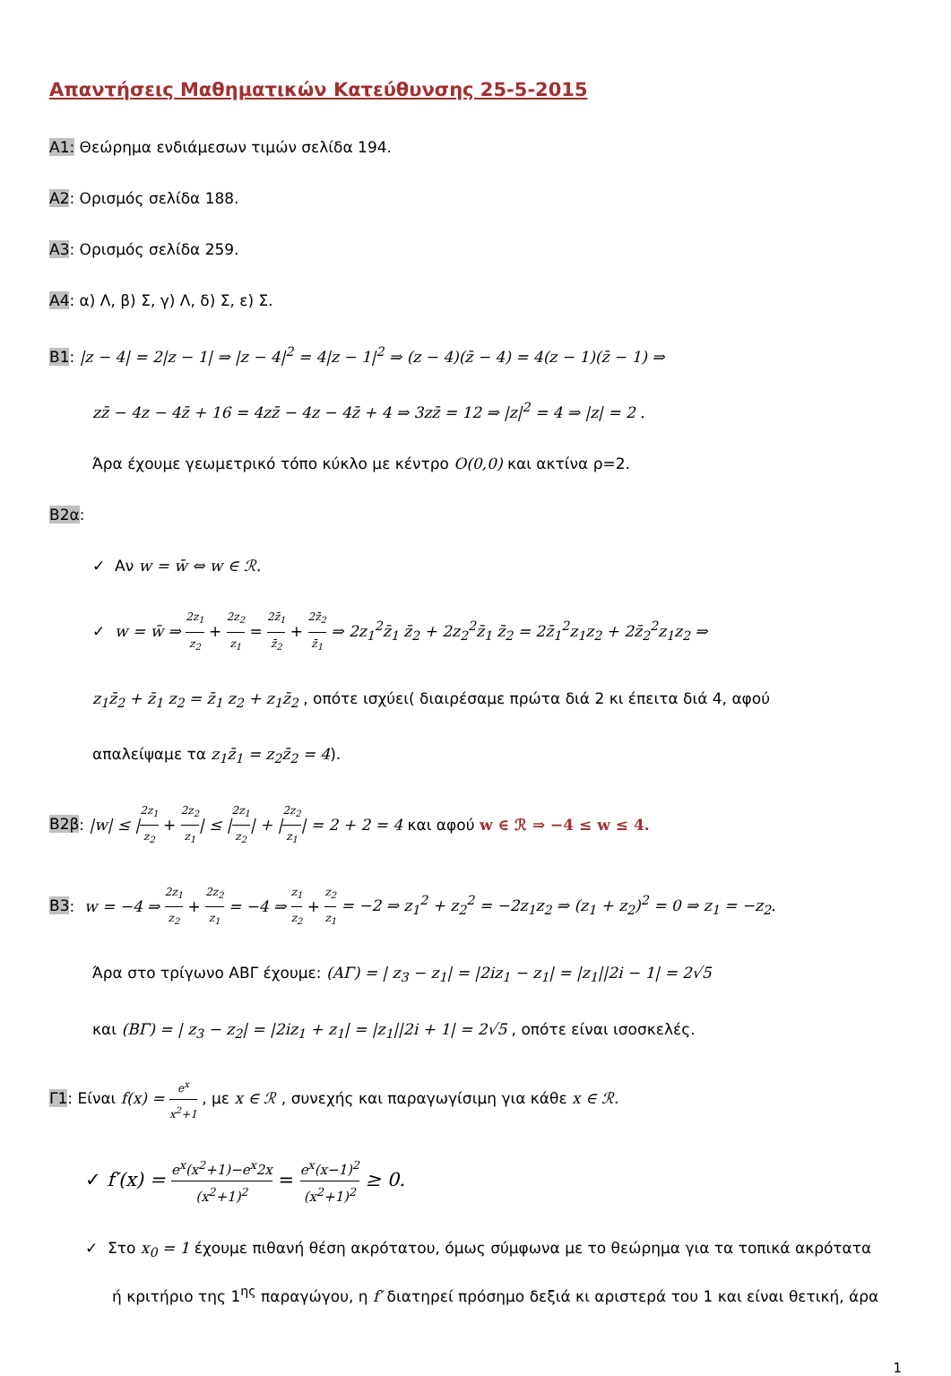Απαντήσεις Μαθηματικών Κατεύθυνσης 25-5-2015
A1: Θεώρημα ενδιάμεσων τιμών σελίδα 194.
A2: Ορισμός σελίδα 188.
A3: Ορισμός σελίδα 259.
A4: α) Λ, β) Σ, γ) Λ, δ) Σ, ε) Σ.
B1: |z − 4| = 2|z − 1| ⇒ |z − 4|<sup>2</sup> = 4|z − 1|<sup>2</sup> ⇒ (z − 4)(z̄ − 4) = 4(z − 1)(z̄ − 1) ⇒
zz̄ − 4z − 4z̄ + 16 = 4zz̄ − 4z − 4z̄ + 4 ⇒ 3zz̄ = 12 ⇒ |z|<sup>2</sup> = 4 ⇒ |z| = 2 .
Άρα έχουμε γεωμετρικό τόπο κύκλο με κέντρο O(0,0) και ακτίνα ρ=2.
B2α:
✓ Αν w = w̄ ⇔ w ∈ ℛ.
✓ w = w̄ ⇒ 2z<sub>1</sub> z<sub>2</sub> + 2z<sub>2</sub> z<sub>1</sub> = 2z̄<sub>1</sub> z̄<sub>2</sub> + 2z̄<sub>2</sub> z̄<sub>1</sub> ⇒ 2z<sub>1</sub><sup>2</sup>z̄<sub>1</sub> z̄<sub>2</sub> + 2z<sub>2</sub><sup>2</sup>z̄<sub>1</sub> z̄<sub>2</sub> = 2z̄<sub>1</sub><sup>2</sup>z<sub>1</sub>z<sub>2</sub> + 2z̄<sub>2</sub><sup>2</sup>z<sub>1</sub>z<sub>2</sub> ⇒
z<sub>1</sub>z̄<sub>2</sub> + z̄<sub>1</sub> z<sub>2</sub> = z̄<sub>1</sub> z<sub>2</sub> + z<sub>1</sub>z̄<sub>2</sub> , οπότε ισχύει( διαιρέσαμε πρώτα διά 2 κι έπειτα διά 4, αφού
απαλείψαμε τα z<sub>1</sub>z̄<sub>1</sub> = z<sub>2</sub>z̄<sub>2</sub> = 4).
B2β: |w| ≤ |2z<sub>1</sub> z<sub>2</sub> + 2z<sub>2</sub> z<sub>1</sub>| ≤ |2z<sub>1</sub> z<sub>2</sub>| + |2z<sub>2</sub> z<sub>1</sub>| = 2 + 2 = 4 και αφού w ∈ ℛ ⇒ −4 ≤ w ≤ 4.
B3: w = −4 ⇒ 2z<sub>1</sub> z<sub>2</sub> + 2z<sub>2</sub> z<sub>1</sub> = −4 ⇒ z<sub>1</sub> z<sub>2</sub> + z<sub>2</sub> z<sub>1</sub> = −2 ⇒ z<sub>1</sub><sup>2</sup> + z<sub>2</sub><sup>2</sup> = −2z<sub>1</sub>z<sub>2</sub> ⇒ (z<sub>1</sub> + z<sub>2</sub>)<sup>2</sup> = 0 ⇒ z<sub>1</sub> = −z<sub>2</sub>.
Άρα στο τρίγωνο ΑΒΓ έχουμε: (ΑΓ) = | z<sub>3</sub> − z<sub>1</sub>| = |2iz<sub>1</sub> − z<sub>1</sub>| = |z<sub>1</sub>||2i − 1| = 2√5
και (ΒΓ) = | z<sub>3</sub> − z<sub>2</sub>| = |2iz<sub>1</sub> + z<sub>1</sub>| = |z<sub>1</sub>||2i + 1| = 2√5 , οπότε είναι ισοσκελές.
Γ1: Είναι f(x) = e<sup>x</sup> x<sup>2</sup>+1 , με x ∈ ℛ , συνεχής και παραγωγίσιμη για κάθε x ∈ ℛ.
✓ f′(x) = e<sup>x</sup>(x<sup>2</sup>+1)−e<sup>x</sup>2x (x<sup>2</sup>+1)<sup>2</sup> = e<sup>x</sup>(x−1)<sup>2</sup> (x<sup>2</sup>+1)<sup>2</sup> ≥ 0.
✓ Στο x<sub>0</sub> = 1 έχουμε πιθανή θέση ακρότατου, όμως σύμφωνα με το θεώρημα για τα τοπικά ακρότατα
ή κριτήριο της 1<sup>ης</sup> παραγώγου, η f′ διατηρεί πρόσημο δεξιά κι αριστερά του 1 και είναι θετική, άρα
1